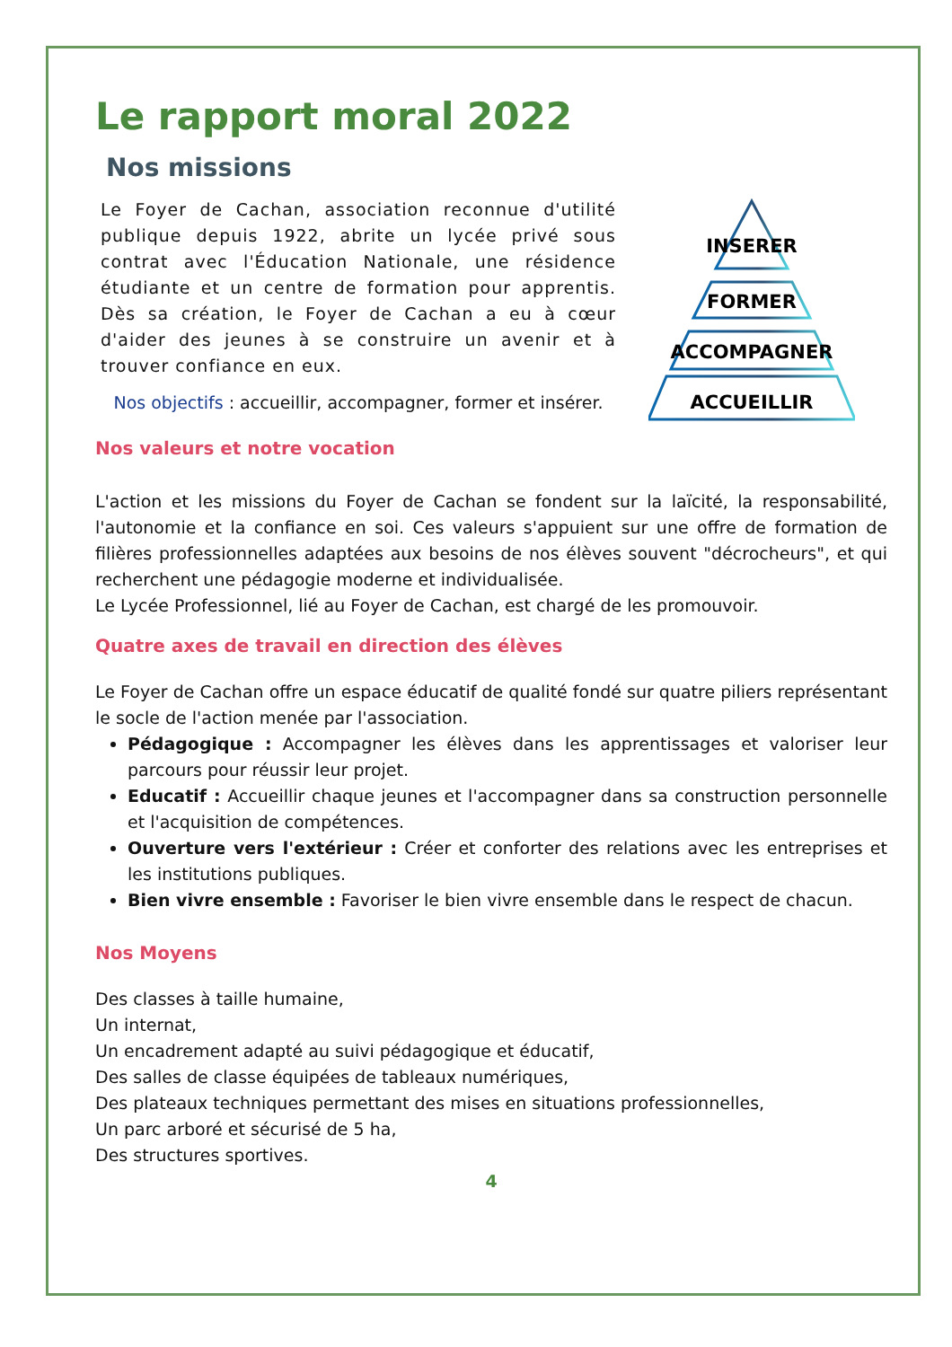Le rapport moral 2022
Nos missions
Le Foyer de Cachan, association reconnue d'utilité publique depuis 1922, abrite un lycée privé sous contrat avec l'Éducation Nationale, une résidence étudiante et un centre de formation pour apprentis. Dès sa création, le Foyer de Cachan a eu à cœur d'aider des jeunes à se construire un avenir et à trouver confiance en eux.
Nos objectifs : accueillir, accompagner, former et insérer.
INSERER
FORMER
ACCOMPAGNER
ACCUEILLIR
Nos valeurs et notre vocation
L'action et les missions du Foyer de Cachan se fondent sur la laïcité, la responsabilité, l'autonomie et la confiance en soi. Ces valeurs s'appuient sur une offre de formation de filières professionnelles adaptées aux besoins de nos élèves souvent "décrocheurs", et qui recherchent une pédagogie moderne et individualisée.
Le Lycée Professionnel, lié au Foyer de Cachan, est chargé de les promouvoir.
Quatre axes de travail en direction des élèves
Le Foyer de Cachan offre un espace éducatif de qualité fondé sur quatre piliers représentant le socle de l'action menée par l'association.
Pédagogique : Accompagner les élèves dans les apprentissages et valoriser leur parcours pour réussir leur projet.
Educatif : Accueillir chaque jeunes et l'accompagner dans sa construction personnelle et l'acquisition de compétences.
Ouverture vers l'extérieur : Créer et conforter des relations avec les entreprises et les institutions publiques.
Bien vivre ensemble : Favoriser le bien vivre ensemble dans le respect de chacun.
Nos Moyens
Des classes à taille humaine,
Un internat,
Un encadrement adapté au suivi pédagogique et éducatif,
Des salles de classe équipées de tableaux numériques,
Des plateaux techniques permettant des mises en situations professionnelles,
Un parc arboré et sécurisé de 5 ha,
Des structures sportives.
4